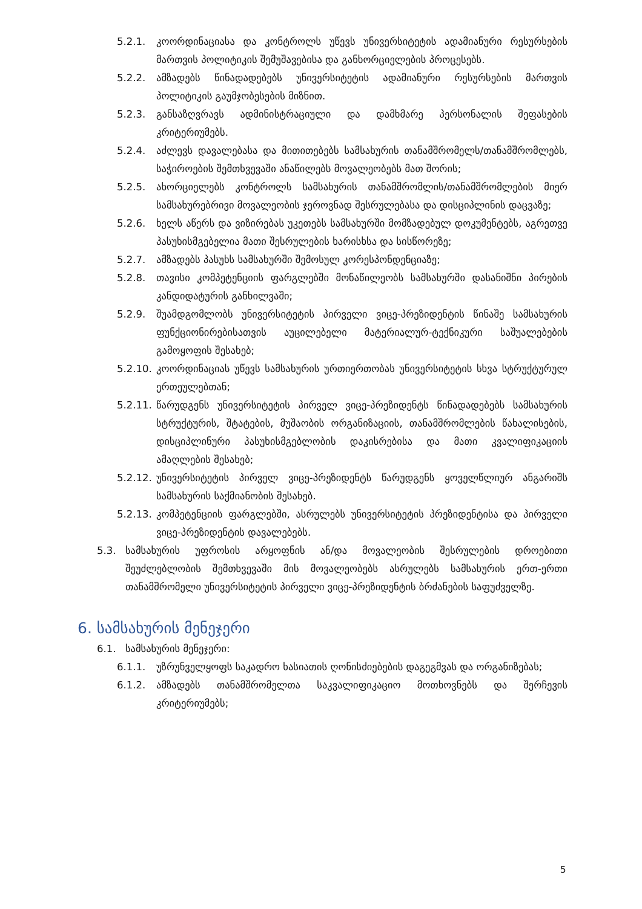5.2.1. კოორდინაციასა და კონტროლს უწევს უნივერსიტეტის ადამიანური რესურსების მართვის პოლიტიკის შემუშავებისა და განხორციელების პროცესებს.
5.2.2. ამზადებს წინადადებებს უნივერსიტეტის ადამიანური რესურსების მართვის პოლიტიკის გაუმჯობესების მიზნით.
5.2.3. განსაზღვრავს ადმინისტრაციული და დამხმარე პერსონალის შეფასების კრიტერიუმებს.
5.2.4. აძლევს დავალებასა და მითითებებს სამსახურის თანამშრომელს/თანამშრომლებს, საჭიროების შემთხვევაში ანაწილებს მოვალეობებს მათ შორის;
5.2.5. ახორციელებს კონტროლს სამსახურის თანამშრომლის/თანამშრომლების მიერ სამსახურებრივი მოვალეობის ჯეროვნად შესრულებასა და დისციპლინის დაცვაზე;
5.2.6. ხელს აწერს და ვიზირებას უკეთებს სამსახურში მომზადებულ დოკუმენტებს, აგრეთვე პასუხისმგებელია მათი შესრულების ხარისხსა და სისწორეზე;
5.2.7. ამზადებს პასუხს სამსახურში შემოსულ კორესპონდენციაზე;
5.2.8. თავისი კომპეტენციის ფარგლებში მონაწილეობს სამსახურში დასანიშნი პირების კანდიდატურის განხილვაში;
5.2.9. შუამდგომლობს უნივერსიტეტის პირველი ვიცე-პრეზიდენტის წინაშე სამსახურის ფუნქციონირებისათვის აუცილებელი მატერიალურ-ტექნიკური საშუალებების გამოყოფის შესახებ;
5.2.10. კოორდინაციას უწევს სამსახურის ურთიერთობას უნივერსიტეტის სხვა სტრუქტურულ ერთეულებთან;
5.2.11. წარუდგენს უნივერსიტეტის პირველ ვიცე-პრეზიდენტს წინადადებებს სამსახურის სტრუქტურის, შტატების, მუშაობის ორგანიზაციის, თანამშრომლების წახალისების, დისციპლინური პასუხისმგებლობის დაკისრებისა და მათი კვალიფიკაციის ამაღლების შესახებ;
5.2.12. უნივერსიტეტის პირველ ვიცე-პრეზიდენტს წარუდგენს ყოველწლიურ ანგარიშს სამსახურის საქმიანობის შესახებ.
5.2.13. კომპეტენციის ფარგლებში, ასრულებს უნივერსიტეტის პრეზიდენტისა და პირველი ვიცე-პრეზიდენტის დავალებებს.
5.3. სამსახურის უფროსის არყოფნის ან/და მოვალეობის შესრულების დროებითი შეუძლებლობის შემთხვევაში მის მოვალეობებს ასრულებს სამსახურის ერთ-ერთი თანამშრომელი უნივერსიტეტის პირველი ვიცე-პრეზიდენტის ბრძანების საფუძველზე.
6. სამსახურის მენეჯერი
6.1. სამსახურის მენეჯერი:
6.1.1. უზრუნველყოფს საკადრო ხასიათის ღონისძიებების დაგეგმვას და ორგანიზებას;
6.1.2. ამზადებს თანამშრომელთა საკვალიფიკაციო მოთხოვნებს და შერჩევის კრიტერიუმებს;
5